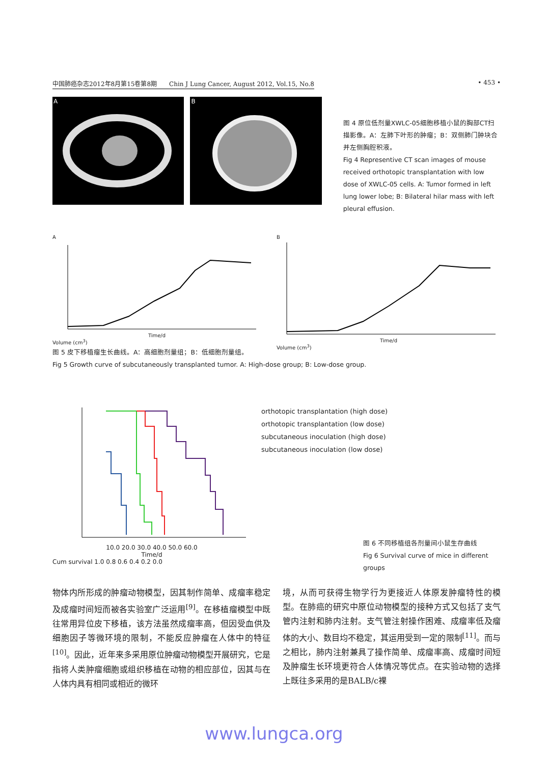中国肺癌杂志2012年8月第15卷第8期　　Chin J Lung Cancer, August 2012, Vol.15, No.8 • 453 •
A B
图 4 原位低剂量XWLC-05细胞移植小鼠的胸部CT扫描影像。A：左肺下叶形的肿瘤；B：双侧肺门肿块合并左侧胸腔积液。
Fig 4 Representive CT scan images of mouse received orthotopic transplantation with low dose of XWLC-05 cells. A: Tumor formed in left lung lower lobe; B: Bilateral hilar mass with left pleural effusion.
A
Time/d
Volume (cm<sup>3</sup>)
B
Time/d
Volume (cm<sup>3</sup>)
图 5 皮下移植瘤生长曲线。A：高细胞剂量组；B：低细胞剂量组。
Fig 5 Growth curve of subcutaneously transplanted tumor. A: High-dose group; B: Low-dose group.
10.0 20.0 30.0 40.0 50.0 60.0
Time/d
Cum survival 1.0 0.8 0.6 0.4 0.2 0.0
orthotopic transplantation (high dose)
orthotopic transplantation (low dose)
subcutaneous inoculation (high dose)
subcutaneous inoculation (low dose)
图 6 不同移植组各剂量间小鼠生存曲线
Fig 6 Survival curve of mice in different groups
物体内所形成的肿瘤动物模型，因其制作简单、成瘤率稳定及成瘤时间短而被各实验室广泛运用<sup>[9]</sup>。在移植瘤模型中既往常用异位皮下移植，该方法虽然成瘤率高，但因受血供及细胞因子等微环境的限制，不能反应肿瘤在人体中的特征<sup>[10]</sup>。因此，近年来多采用原位肿瘤动物模型开展研究，它是指将人类肿瘤细胞或组织移植在动物的相应部位，因其与在人体内具有相同或相近的微环
境，从而可获得生物学行为更接近人体原发肿瘤特性的模型。在肺癌的研究中原位动物模型的接种方式又包括了支气管内注射和肺内注射。支气管注射操作困难、成瘤率低及瘤体的大小、数目均不稳定，其运用受到一定的限制<sup>[11]</sup>。而与之相比，肺内注射兼具了操作简单、成瘤率高、成瘤时间短及肿瘤生长环境更符合人体情况等优点。在实验动物的选择上既往多采用的是BALB/c裸
www.lungca.org